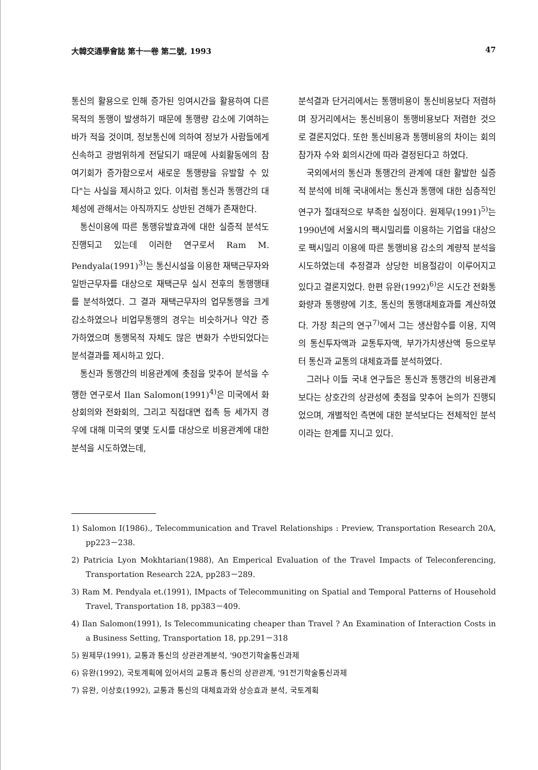大韓交通學會誌 第十一卷 第二號, 1993 47
통신의 활용으로 인해 증가된 잉여시간을 활용하여 다른 목적의 통행이 발생하기 때문에 통행량 감소에 기여하는 바가 적을 것이며, 정보통신에 의하여 정보가 사람들에게 신속하고 광범위하게 전달되기 때문에 사회활동에의 참여기회가 증가함으로서 새로운 통행량을 유발할 수 있다"는 사실을 제시하고 있다. 이처럼 통신과 통행간의 대체성에 관해서는 아직까지도 상반된 견해가 존재한다.
통신이용에 따른 통행유발효과에 대한 실증적 분석도 진행되고 있는데 이러한 연구로서 Ram M. Pendyala(1991)<sup>3)</sup>는 통신시설을 이용한 재택근무자와 일반근무자를 대상으로 재택근무 실시 전후의 통행행태를 분석하였다. 그 결과 재택근무자의 업무통행을 크게 감소하였으나 비업무통행의 경우는 비슷하거나 약간 증가하였으며 통행목적 자체도 많은 변화가 수반되었다는 분석결과를 제시하고 있다.
통신과 통행간의 비용관계에 촛점을 맞추어 분석을 수행한 연구로서 Ilan Salomon(1991)<sup>4)</sup>은 미국에서 화상회의와 전화회의, 그리고 직접대면 접촉 등 세가지 경우에 대해 미국의 몇몇 도시를 대상으로 비용관계에 대한 분석을 시도하였는데,
분석결과 단거리에서는 통행비용이 통신비용보다 저렴하며 장거리에서는 통신비용이 통행비용보다 저렴한 것으로 결론지었다. 또한 통신비용과 통행비용의 차이는 회의참가자 수와 회의시간에 따라 결정된다고 하였다.
국외에서의 통신과 통행간의 관계에 대한 활발한 실증적 분석에 비해 국내에서는 통신과 통행에 대한 심층적인 연구가 절대적으로 부족한 실정이다. 원제무(1991)<sup>5)</sup>는 1990년에 서울시의 팩시밀리를 이용하는 기업을 대상으로 팩시밀리 이용에 따른 통행비용 감소의 계량적 분석을 시도하였는데 추정결과 상당한 비용절감이 이루어지고 있다고 결론지었다. 한편 유완(1992)<sup>6)</sup>은 시도간 전화통화량과 통행량에 기초, 통신의 통행대체효과를 계산하였다. 가장 최근의 연구<sup>7)</sup>에서 그는 생산함수를 이용, 지역의 통신투자액과 교통투자액, 부가가치생산액 등으로부터 통신과 교통의 대체효과를 분석하였다.
그러나 이들 국내 연구들은 통신과 통행간의 비용관계보다는 상호간의 상관성에 촛점을 맞추어 논의가 진행되었으며, 개별적인 측면에 대한 분석보다는 전체적인 분석이라는 한계를 지니고 있다.
1) Salomon I(1986)., Telecommunication and Travel Relationships : Preview, Transportation Research 20A, pp223－238.
2) Patricia Lyon Mokhtarian(1988), An Emperical Evaluation of the Travel Impacts of Teleconferencing, Transportation Research 22A, pp283－289.
3) Ram M. Pendyala et.(1991), IMpacts of Telecommuniting on Spatial and Temporal Patterns of Household Travel, Transportation 18, pp383－409.
4) Ilan Salomon(1991), Is Telecommunicating cheaper than Travel ? An Examination of Interaction Costs in a Business Setting, Transportation 18, pp.291－318
5) 원제무(1991), 교통과 통신의 상관관계분석, '90전기학술통신과제
6) 유완(1992), 국토계획에 있어서의 교통과 통신의 상관관계, '91전기학술통신과제
7) 유완, 이상호(1992), 교통과 통신의 대체효과와 상승효과 분석, 국토계획